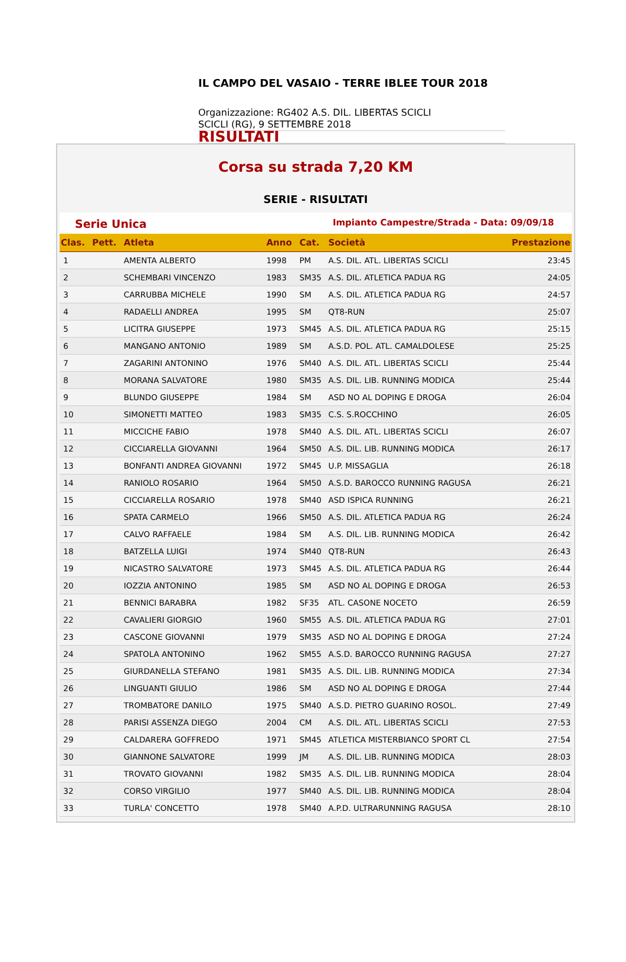IL CAMPO DEL VASAIO - TERRE IBLEE TOUR 2018
Organizzazione: RG402 A.S. DIL. LIBERTAS SCICLI
SCICLI (RG), 9 SETTEMBRE 2018
RISULTATI
Corsa su strada 7,20 KM
SERIE - RISULTATI
Serie Unica Impianto Campestre/Strada - Data: 09/09/18
| Clas. | Pett. | Atleta | Anno | Cat. | Società | Prestazione |
| --- | --- | --- | --- | --- | --- | --- |
| 1 | | AMENTA ALBERTO | 1998 | PM | A.S. DIL. ATL. LIBERTAS SCICLI | 23:45 |
| 2 | | SCHEMBARI VINCENZO | 1983 | SM35 | A.S. DIL. ATLETICA PADUA RG | 24:05 |
| 3 | | CARRUBBA MICHELE | 1990 | SM | A.S. DIL. ATLETICA PADUA RG | 24:57 |
| 4 | | RADAELLI ANDREA | 1995 | SM | QT8-RUN | 25:07 |
| 5 | | LICITRA GIUSEPPE | 1973 | SM45 | A.S. DIL. ATLETICA PADUA RG | 25:15 |
| 6 | | MANGANO ANTONIO | 1989 | SM | A.S.D. POL. ATL. CAMALDOLESE | 25:25 |
| 7 | | ZAGARINI ANTONINO | 1976 | SM40 | A.S. DIL. ATL. LIBERTAS SCICLI | 25:44 |
| 8 | | MORANA SALVATORE | 1980 | SM35 | A.S. DIL. LIB. RUNNING MODICA | 25:44 |
| 9 | | BLUNDO GIUSEPPE | 1984 | SM | ASD NO AL DOPING E DROGA | 26:04 |
| 10 | | SIMONETTI MATTEO | 1983 | SM35 | C.S. S.ROCCHINO | 26:05 |
| 11 | | MICCICHE FABIO | 1978 | SM40 | A.S. DIL. ATL. LIBERTAS SCICLI | 26:07 |
| 12 | | CICCIARELLA GIOVANNI | 1964 | SM50 | A.S. DIL. LIB. RUNNING MODICA | 26:17 |
| 13 | | BONFANTI ANDREA GIOVANNI | 1972 | SM45 | U.P. MISSAGLIA | 26:18 |
| 14 | | RANIOLO ROSARIO | 1964 | SM50 | A.S.D. BAROCCO RUNNING RAGUSA | 26:21 |
| 15 | | CICCIARELLA ROSARIO | 1978 | SM40 | ASD ISPICA RUNNING | 26:21 |
| 16 | | SPATA CARMELO | 1966 | SM50 | A.S. DIL. ATLETICA PADUA RG | 26:24 |
| 17 | | CALVO RAFFAELE | 1984 | SM | A.S. DIL. LIB. RUNNING MODICA | 26:42 |
| 18 | | BATZELLA LUIGI | 1974 | SM40 | QT8-RUN | 26:43 |
| 19 | | NICASTRO SALVATORE | 1973 | SM45 | A.S. DIL. ATLETICA PADUA RG | 26:44 |
| 20 | | IOZZIA ANTONINO | 1985 | SM | ASD NO AL DOPING E DROGA | 26:53 |
| 21 | | BENNICI BARABRA | 1982 | SF35 | ATL. CASONE NOCETO | 26:59 |
| 22 | | CAVALIERI GIORGIO | 1960 | SM55 | A.S. DIL. ATLETICA PADUA RG | 27:01 |
| 23 | | CASCONE GIOVANNI | 1979 | SM35 | ASD NO AL DOPING E DROGA | 27:24 |
| 24 | | SPATOLA ANTONINO | 1962 | SM55 | A.S.D. BAROCCO RUNNING RAGUSA | 27:27 |
| 25 | | GIURDANELLA STEFANO | 1981 | SM35 | A.S. DIL. LIB. RUNNING MODICA | 27:34 |
| 26 | | LINGUANTI GIULIO | 1986 | SM | ASD NO AL DOPING E DROGA | 27:44 |
| 27 | | TROMBATORE DANILO | 1975 | SM40 | A.S.D. PIETRO GUARINO ROSOL. | 27:49 |
| 28 | | PARISI ASSENZA DIEGO | 2004 | CM | A.S. DIL. ATL. LIBERTAS SCICLI | 27:53 |
| 29 | | CALDARERA GOFFREDO | 1971 | SM45 | ATLETICA MISTERBIANCO SPORT CL | 27:54 |
| 30 | | GIANNONE SALVATORE | 1999 | JM | A.S. DIL. LIB. RUNNING MODICA | 28:03 |
| 31 | | TROVATO GIOVANNI | 1982 | SM35 | A.S. DIL. LIB. RUNNING MODICA | 28:04 |
| 32 | | CORSO VIRGILIO | 1977 | SM40 | A.S. DIL. LIB. RUNNING MODICA | 28:04 |
| 33 | | TURLA' CONCETTO | 1978 | SM40 | A.P.D. ULTRARUNNING RAGUSA | 28:10 |